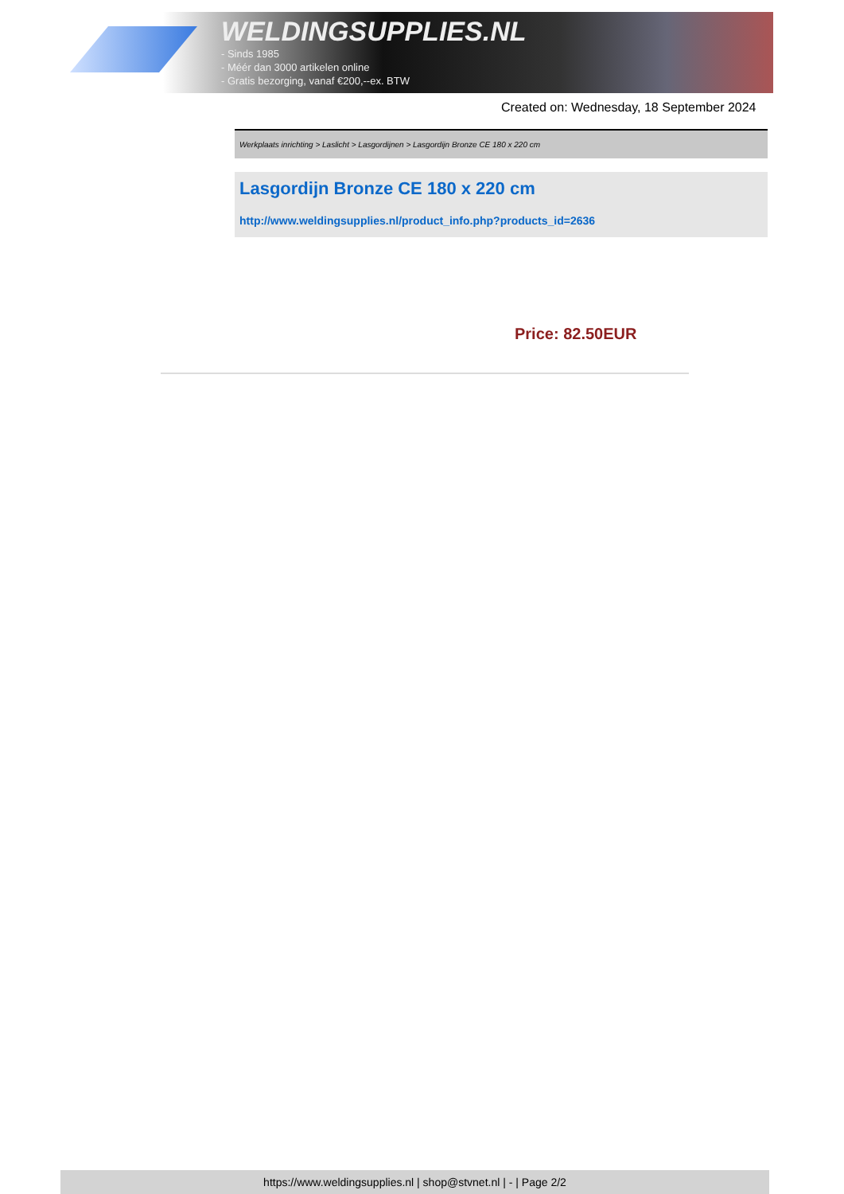WELDINGSUPPLIES.NL
- Sinds 1985
- Méér dan 3000 artikelen online
- Gratis bezorging, vanaf €200,--ex. BTW
Created on: Wednesday, 18 September 2024
Werkplaats inrichting > Laslicht > Lasgordijnen > Lasgordijn Bronze CE 180 x 220 cm
Lasgordijn Bronze CE 180 x 220 cm
http://www.weldingsupplies.nl/product_info.php?products_id=2636
Price: 82.50EUR
https://www.weldingsupplies.nl | shop@stvnet.nl | - | Page 2/2